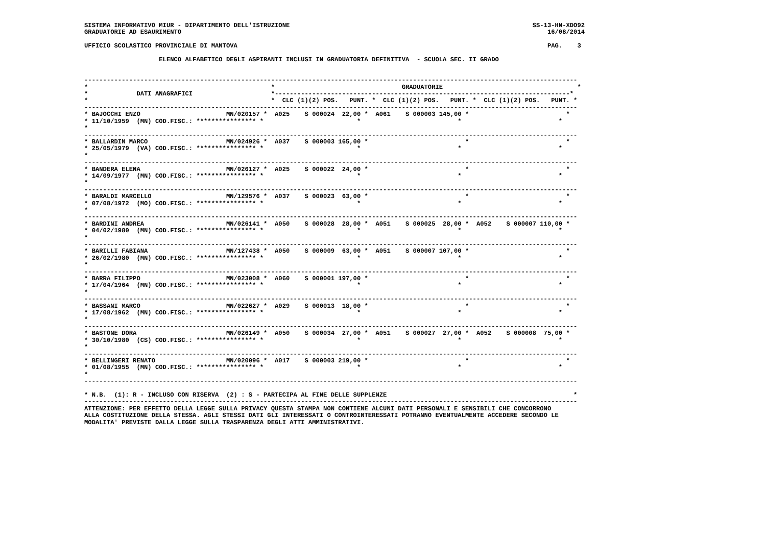SISTEMA INFORMATIVO MIUR - DIPARTIMENTO DELL'ISTRUZIONE                                                                 SS-13-HN-XDO92
GRADUATORIE AD ESAURIMENTO                                                                                                  16/08/2014

UFFICIO SCOLASTICO PROVINCIALE DI MANTOVA                                                                                   PAG.    3

                    ELENCO ALFABETICO DEGLI ASPIRANTI INCLUSI IN GRADUATORIA DEFINITIVA  - SCUOLA SEC. II GRADO


------------------------------------------------------------------------------------------------------------------------------------
*                                                 *                                  GRADUATORIE                                    *
*             DATI ANAGRAFICI                     *-------------------------------------------------------------------------------*
*                                                 *  CLC (1)(2) POS.   PUNT. *  CLC (1)(2) POS.   PUNT. *  CLC (1)(2) POS.   PUNT. *
------------------------------------------------------------------------------------------------------------------------------------
* BAJOCCHI ENZO                       MN/020157 *  A025    S 000024  22,00 *  A061    S 000003 145,00 *                          *
* 11/10/1959  (MN) COD.FISC.: **************** *                         *                          *                          *
*
------------------------------------------------------------------------------------------------------------------------------------
* BALLARDIN MARCO                     MN/024926 *  A037    S 000003 165,00 *                          *                          *
* 25/05/1979  (VA) COD.FISC.: **************** *                         *                          *                          *
*
------------------------------------------------------------------------------------------------------------------------------------
* BANDERA ELENA                       MN/026127 *  A025    S 000022  24,00 *                          *                          *
* 14/09/1977  (MN) COD.FISC.: **************** *                         *                          *                          *
*
------------------------------------------------------------------------------------------------------------------------------------
* BARALDI MARCELLO                    MN/129576 *  A037    S 000023  63,00 *                          *                          *
* 07/08/1972  (MO) COD.FISC.: **************** *                         *                          *                          *
*
------------------------------------------------------------------------------------------------------------------------------------
* BARDINI ANDREA                      MN/026141 *  A050    S 000028  28,00 *  A051    S 000025  28,00 *  A052    S 000007 110,00 *
* 04/02/1980  (MN) COD.FISC.: **************** *                         *                          *                          *
*
------------------------------------------------------------------------------------------------------------------------------------
* BARILLI FABIANA                     MN/127438 *  A050    S 000009  63,00 *  A051    S 000007 107,00 *                          *
* 26/02/1980  (MN) COD.FISC.: **************** *                         *                          *                          *
*
------------------------------------------------------------------------------------------------------------------------------------
* BARRA FILIPPO                       MN/023008 *  A060    S 000001 197,00 *                          *                          *
* 17/04/1964  (MN) COD.FISC.: **************** *                         *                          *                          *
*
------------------------------------------------------------------------------------------------------------------------------------
* BASSANI MARCO                       MN/022627 *  A029    S 000013  18,00 *                          *                          *
* 17/08/1962  (MN) COD.FISC.: **************** *                         *                          *                          *
*
------------------------------------------------------------------------------------------------------------------------------------
* BASTONE DORA                        MN/026149 *  A050    S 000034  27,00 *  A051    S 000027  27,00 *  A052    S 000008  75,00 *
* 30/10/1980  (CS) COD.FISC.: **************** *                         *                          *                          *
*
------------------------------------------------------------------------------------------------------------------------------------
* BELLINGERI RENATO                   MN/020096 *  A017    S 000003 219,00 *                          *                          *
* 01/08/1955  (MN) COD.FISC.: **************** *                         *                          *                          *
*
------------------------------------------------------------------------------------------------------------------------------------

* N.B.  (1): R - INCLUSO CON RISERVA  (2) : S - PARTECIPA AL FINE DELLE SUPPLENZE                                                  *
------------------------------------------------------------------------------------------------------------------------------------
ATTENZIONE: PER EFFETTO DELLA LEGGE SULLA PRIVACY QUESTA STAMPA NON CONTIENE ALCUNI DATI PERSONALI E SENSIBILI CHE CONCORRONO
ALLA COSTITUZIONE DELLA STESSA. AGLI STESSI DATI GLI INTERESSATI O CONTROINTERESSATI POTRANNO EVENTUALMENTE ACCEDERE SECONDO LE
MODALITA' PREVISTE DALLA LEGGE SULLA TRASPARENZA DEGLI ATTI AMMINISTRATIVI.